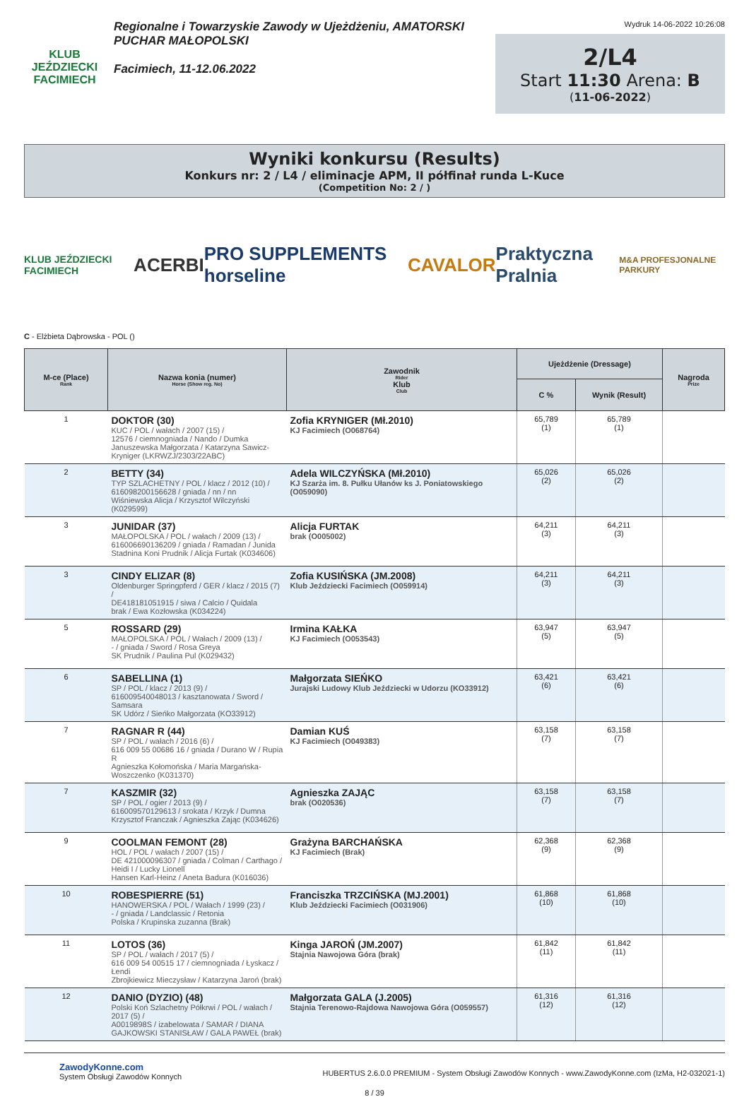KLUB JEŹDZIECKI FACIMIECH
Regionalne i Towarzyskie Zawody w Ujeżdżeniu, AMATORSKI
PUCHAR MAŁOPOLSKI
Facimiech, 11-12.06.2022
Wydruk 14-06-2022 10:26:08
2/L4
Start 11:30 Arena: B
(11-06-2022)
Wyniki konkursu (Results)
Konkurs nr: 2 / L4 / eliminacje APM, II półfinał runda L-Kuce
(Competition No: 2 / )
KLUB JEŹDZIECKI FACIMIECH ACERBI PRO SUPPLEMENTS horseline CAVALOR Praktyczna Pralnia M&A PROFESJONALNE PARKURY
C - Elżbieta Dąbrowska - POL ()
| M-ce (Place) Rank | Nazwa konia (numer) Horse (Show reg. No) | Zawodnik Rider Klub Club | Ujeżdżenie (Dressage) | | Nagroda Prize |
| --- | --- | --- | --- | --- | --- |
| | | | C % | Wynik (Result) | |
| 1 | DOKTOR (30) KUC / POL / wałach / 2007 (15) / 12576 / ciemnogniada / Nando / Dumka Januszewska Małgorzata / Katarzyna Sawicz-Kryniger (LKRWZJ/2303/22ABC) | Zofia KRYNIGER (Mł.2010) KJ Facimiech (O068764) | 65,789 (1) | 65,789 (1) | |
| 2 | BETTY (34) TYP SZLACHETNY / POL / klacz / 2012 (10) / 616098200156628 / gniada / nn / nn Wiśniewska Alicja / Krzysztof Wilczyński (K029599) | Adela WILCZYŃSKA (Mł.2010) KJ Szarża im. 8. Pułku Ułanów ks J. Poniatowskiego (O059090) | 65,026 (2) | 65,026 (2) | |
| 3 | JUNIDAR (37) MAŁOPOLSKA / POL / wałach / 2009 (13) / 616006690136209 / gniada / Ramadan / Junida Stadnina Koni Prudnik / Alicja Furtak (K034606) | Alicja FURTAK brak (O005002) | 64,211 (3) | 64,211 (3) | |
| 3 | CINDY ELIZAR (8) Oldenburger Springpferd / GER / klacz / 2015 (7) / DE418181051915 / siwa / Calcio / Quidala brak / Ewa Kozłowska (K034224) | Zofia KUSIŃSKA (JM.2008) Klub Jeździecki Facimiech (O059914) | 64,211 (3) | 64,211 (3) | |
| 5 | ROSSARD (29) MAŁOPOLSKA / POL / Wałach / 2009 (13) / - / gniada / Sword / Rosa Greya SK Prudnik / Paulina Pul (K029432) | Irmina KAŁKA KJ Facimiech (O053543) | 63,947 (5) | 63,947 (5) | |
| 6 | SABELLINA (1) SP / POL / klacz / 2013 (9) / 616009540048013 / kasztanowata / Sword / Samsara SK Udórz / Sieńko Małgorzata (KO33912) | Małgorzata SIEŃKO Jurajski Ludowy Klub Jeździecki w Udorzu (KO33912) | 63,421 (6) | 63,421 (6) | |
| 7 | RAGNAR R (44) SP / POL / wałach / 2016 (6) / 616 009 55 00686 16 / gniada / Durano W / Rupia R Agnieszka Kołomońska / Maria Margańska-Woszczenko (K031370) | Damian KUŚ KJ Facimiech (O049383) | 63,158 (7) | 63,158 (7) | |
| 7 | KASZMIR (32) SP / POL / ogier / 2013 (9) / 616009570129613 / srokata / Krzyk / Dumna Krzysztof Franczak / Agnieszka Zając (K034626) | Agnieszka ZAJĄC brak (O020536) | 63,158 (7) | 63,158 (7) | |
| 9 | COOLMAN FEMONT (28) HOL / POL / wałach / 2007 (15) / DE 421000096307 / gniada / Colman / Carthago / Heidi I / Lucky Lionell Hansen Karl-Heinz / Aneta Badura (K016036) | Grażyna BARCHAŃSKA KJ Facimiech (Brak) | 62,368 (9) | 62,368 (9) | |
| 10 | ROBESPIERRE (51) HANOWERSKA / POL / Wałach / 1999 (23) / - / gniada / Landclassic / Retonia Polska / Krupinska zuzanna (Brak) | Franciszka TRZCIŃSKA (MJ.2001) Klub Jeździecki Facimiech (O031906) | 61,868 (10) | 61,868 (10) | |
| 11 | LOTOS (36) SP / POL / wałach / 2017 (5) / 616 009 54 00515 17 / ciemnogniada / Łyskacz / Łendi Zbrojkiewicz Mieczysław / Katarzyna Jaroń (brak) | Kinga JAROŃ (JM.2007) Stajnia Nawojowa Góra (brak) | 61,842 (11) | 61,842 (11) | |
| 12 | DANIO (DYZIO) (48) Polski Koń Szlachetny Półkrwi / POL / wałach / 2017 (5) / A0019898S / izabelowata / SAMAR / DIANA GAJKOWSKI STANISŁAW / GALA PAWEŁ (brak) | Małgorzata GALA (J.2005) Stajnia Terenowo-Rajdowa Nawojowa Góra (O059557) | 61,316 (12) | 61,316 (12) | |
ZawodyKonne.com
System Obsługi Zawodów Konnych
HUBERTUS 2.6.0.0 PREMIUM - System Obsługi Zawodów Konnych - www.ZawodyKonne.com (IzMa, H2-032021-1)
8 / 39